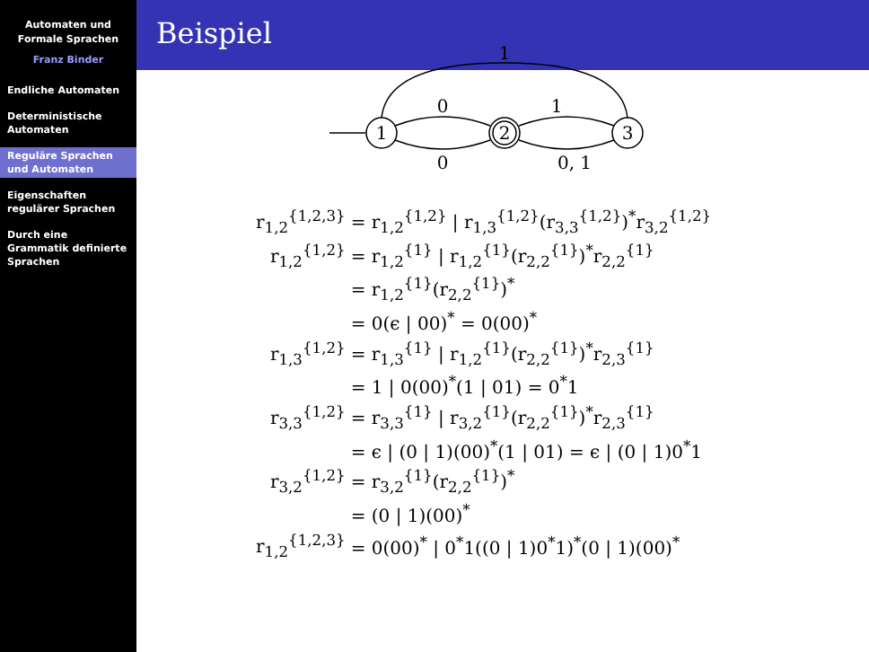Automaten und
Formale Sprachen
Franz Binder
Endliche Automaten
Deterministische Automaten
Reguläre Sprachen und Automaten
Eigenschaften regulärer Sprachen
Durch eine Grammatik definierte Sprachen
Beispiel
1
2
3
0
0
1
0, 1
1
| r<sub>1,2</sub><sup>{1,2,3}</sup> | = r<sub>1,2</sub><sup>{1,2}</sup> / r<sub>1,3</sub><sup>{1,2}</sup>(r<sub>3,3</sub><sup>{1,2}</sup>)<sup>*</sup>r<sub>3,2</sub><sup>{1,2}</sup> |
| r<sub>1,2</sub><sup>{1,2}</sup> | = r<sub>1,2</sub><sup>{1}</sup> / r<sub>1,2</sub><sup>{1}</sup>(r<sub>2,2</sub><sup>{1}</sup>)<sup>*</sup>r<sub>2,2</sub><sup>{1}</sup> |
| | = r<sub>1,2</sub><sup>{1}</sup>(r<sub>2,2</sub><sup>{1}</sup>)<sup>*</sup> |
| | = 0(ϵ / 00)<sup>*</sup> = 0(00)<sup>*</sup> |
| r<sub>1,3</sub><sup>{1,2}</sup> | = r<sub>1,3</sub><sup>{1}</sup> / r<sub>1,2</sub><sup>{1}</sup>(r<sub>2,2</sub><sup>{1}</sup>)<sup>*</sup>r<sub>2,3</sub><sup>{1}</sup> |
| | = 1 / 0(00)<sup>*</sup>(1 / 01) = 0<sup>*</sup>1 |
| r<sub>3,3</sub><sup>{1,2}</sup> | = r<sub>3,3</sub><sup>{1}</sup> / r<sub>3,2</sub><sup>{1}</sup>(r<sub>2,2</sub><sup>{1}</sup>)<sup>*</sup>r<sub>2,3</sub><sup>{1}</sup> |
| | = ϵ / (0 / 1)(00)<sup>*</sup>(1 / 01) = ϵ / (0 / 1)0<sup>*</sup>1 |
| r<sub>3,2</sub><sup>{1,2}</sup> | = r<sub>3,2</sub><sup>{1}</sup>(r<sub>2,2</sub><sup>{1}</sup>)<sup>*</sup> |
| | = (0 / 1)(00)<sup>*</sup> |
| r<sub>1,2</sub><sup>{1,2,3}</sup> | = 0(00)<sup>*</sup> / 0<sup>*</sup>1((0 / 1)0<sup>*</sup>1)<sup>*</sup>(0 / 1)(00)<sup>*</sup> |